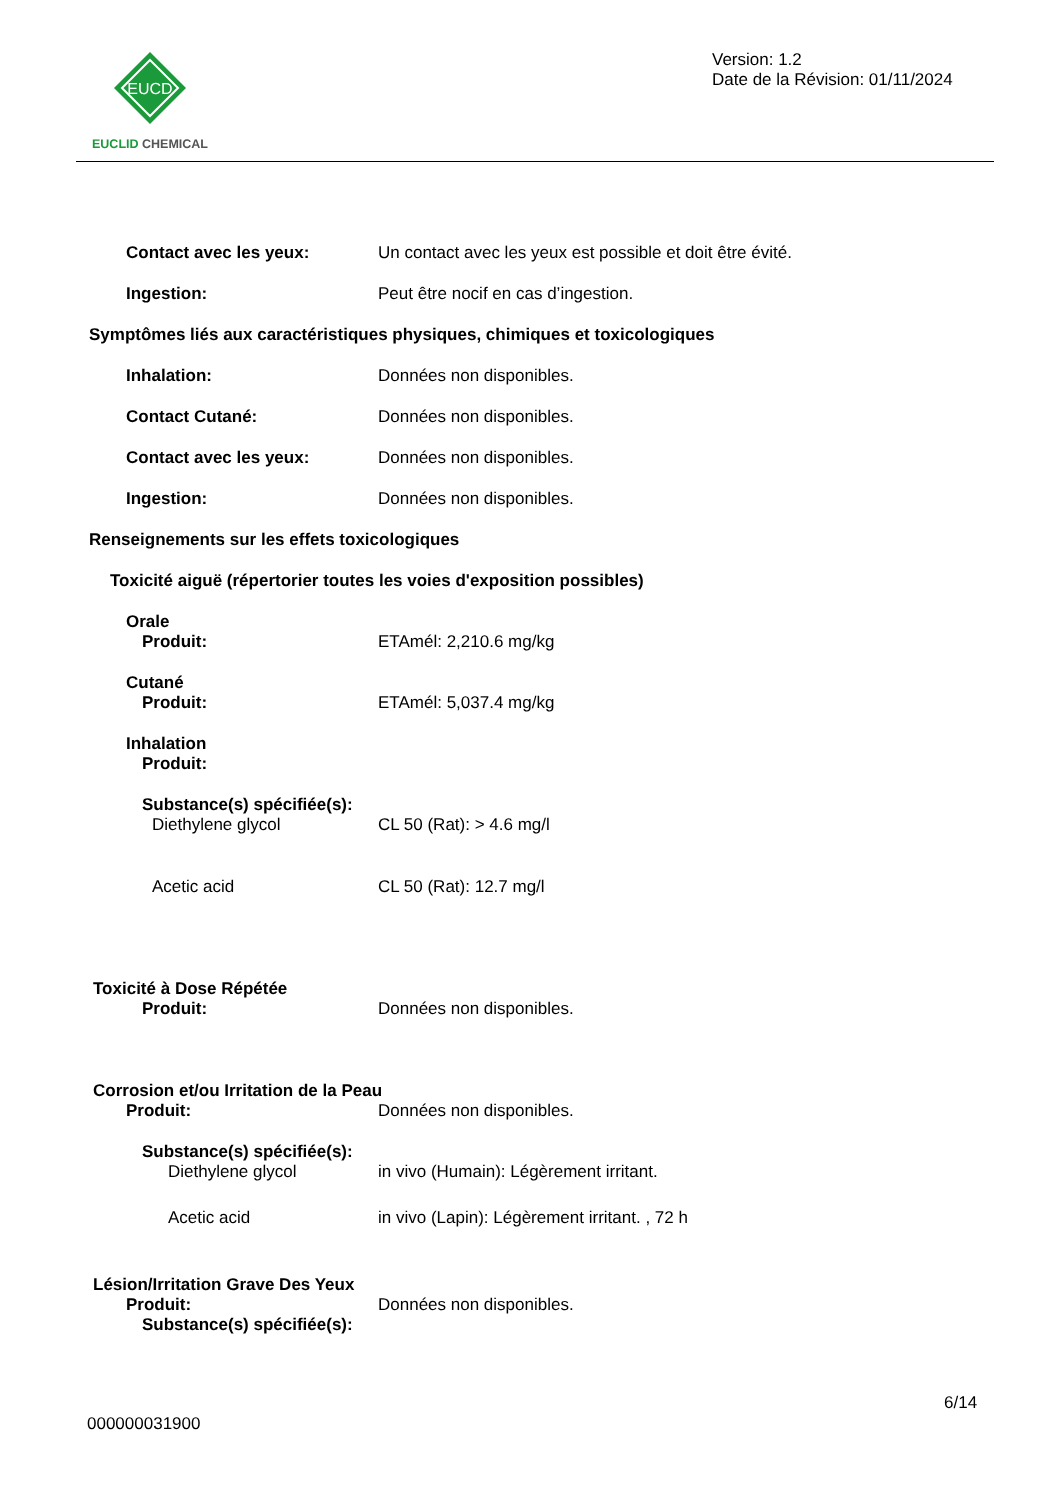EUCD
EUCLID CHEMICAL
Version: 1.2
Date de la Révision: 01/11/2024
Contact avec les yeux: Un contact avec les yeux est possible et doit être évité.
Ingestion: Peut être nocif en cas d’ingestion.
Symptômes liés aux caractéristiques physiques, chimiques et toxicologiques
Inhalation: Données non disponibles.
Contact Cutané: Données non disponibles.
Contact avec les yeux: Données non disponibles.
Ingestion: Données non disponibles.
Renseignements sur les effets toxicologiques
Toxicité aiguë (répertorier toutes les voies d'exposition possibles)
Orale
Produit: ETAmél: 2,210.6 mg/kg
Cutané
Produit: ETAmél: 5,037.4 mg/kg
Inhalation
Produit:
Substance(s) spécifiée(s):
Diethylene glycol CL 50 (Rat): > 4.6 mg/l
Acetic acid CL 50 (Rat): 12.7 mg/l
Toxicité à Dose Répétée
Produit: Données non disponibles.
Corrosion et/ou Irritation de la Peau
Produit: Données non disponibles.
Substance(s) spécifiée(s):
Diethylene glycol in vivo (Humain): Légèrement irritant.
Acetic acid in vivo (Lapin): Légèrement irritant. , 72 h
Lésion/Irritation Grave Des Yeux
Produit: Données non disponibles.
Substance(s) spécifiée(s):
6/14
000000031900